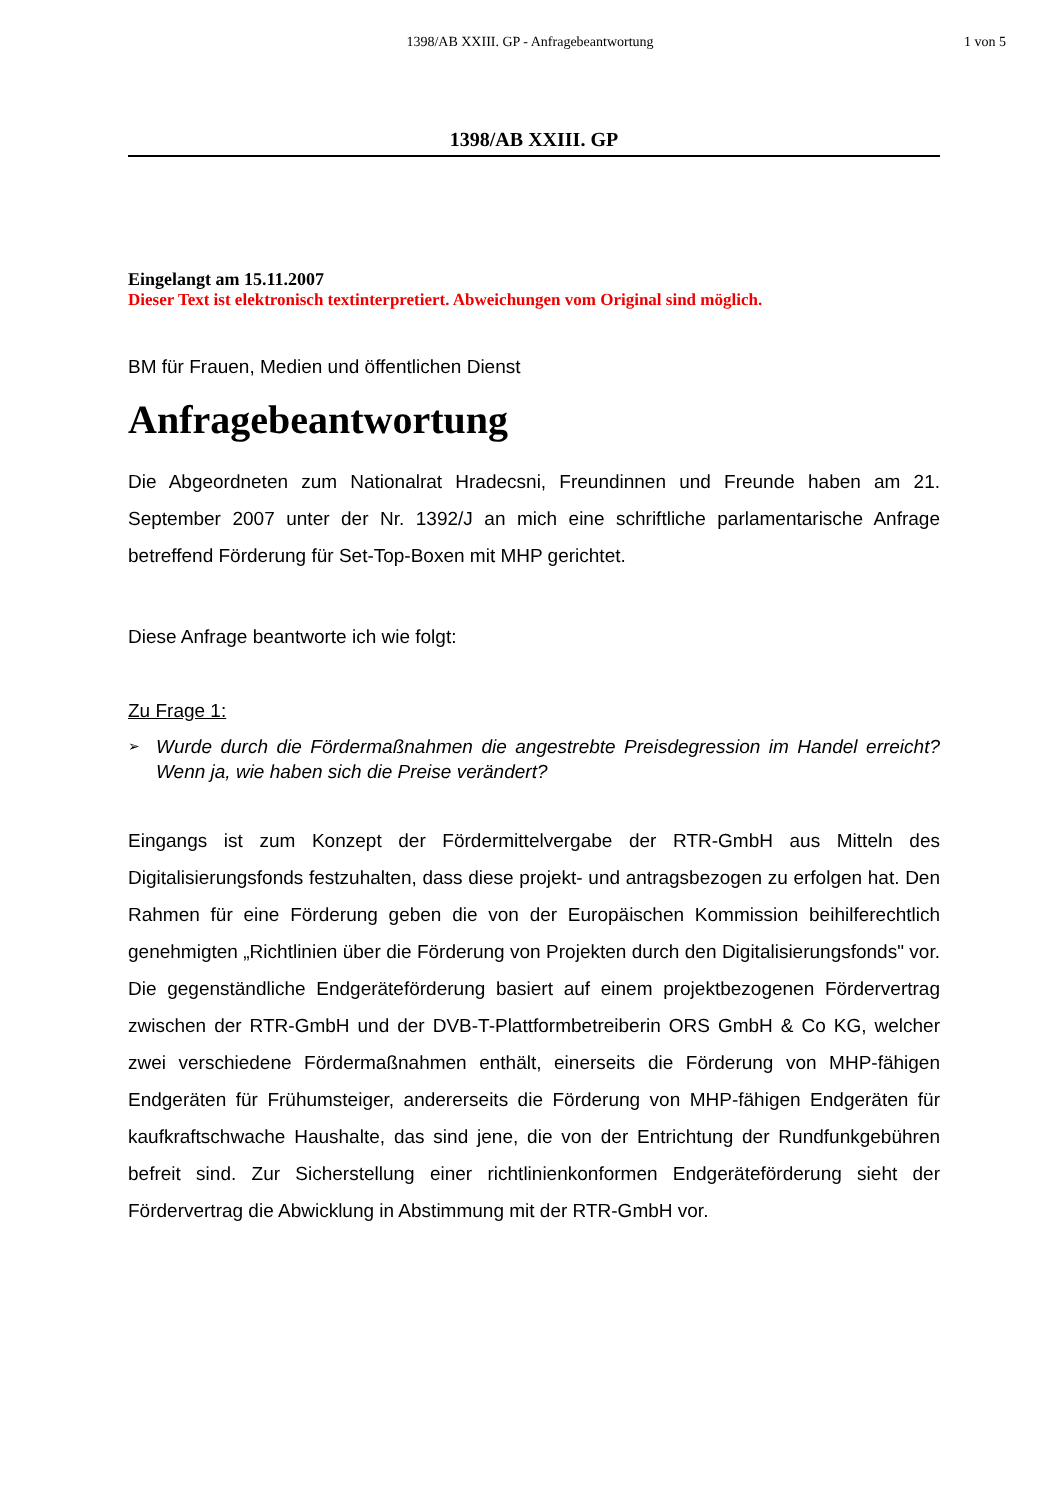1398/AB XXIII. GP - Anfragebeantwortung
1 von 5
1398/AB XXIII. GP
Eingelangt am 15.11.2007
Dieser Text ist elektronisch textinterpretiert. Abweichungen vom Original sind möglich.
BM für Frauen, Medien und öffentlichen Dienst
Anfragebeantwortung
Die Abgeordneten zum Nationalrat Hradecsni, Freundinnen und Freunde haben am 21. September 2007 unter der Nr. 1392/J an mich eine schriftliche parlamentarische Anfrage betreffend Förderung für Set-Top-Boxen mit MHP gerichtet.
Diese Anfrage beantworte ich wie folgt:
Zu Frage 1:
➢ Wurde durch die Fördermaßnahmen die angestrebte Preisdegression im Handel erreicht? Wenn ja, wie haben sich die Preise verändert?
Eingangs ist zum Konzept der Fördermittelvergabe der RTR-GmbH aus Mitteln des Digitalisierungsfonds festzuhalten, dass diese projekt- und antragsbezogen zu erfolgen hat. Den Rahmen für eine Förderung geben die von der Europäischen Kommission beihilferechtlich genehmigten „Richtlinien über die Förderung von Projekten durch den Digitalisierungsfonds" vor. Die gegenständliche Endgeräteförderung basiert auf einem projektbezogenen Fördervertrag zwischen der RTR-GmbH und der DVB-T-Plattformbetreiberin ORS GmbH & Co KG, welcher zwei verschiedene Fördermaßnahmen enthält, einerseits die Förderung von MHP-fähigen Endgeräten für Frühumsteiger, andererseits die Förderung von MHP-fähigen Endgeräten für kaufkraftschwache Haushalte, das sind jene, die von der Entrichtung der Rundfunkgebühren befreit sind. Zur Sicherstellung einer richtlinienkonformen Endgeräteförderung sieht der Fördervertrag die Abwicklung in Abstimmung mit der RTR-GmbH vor.